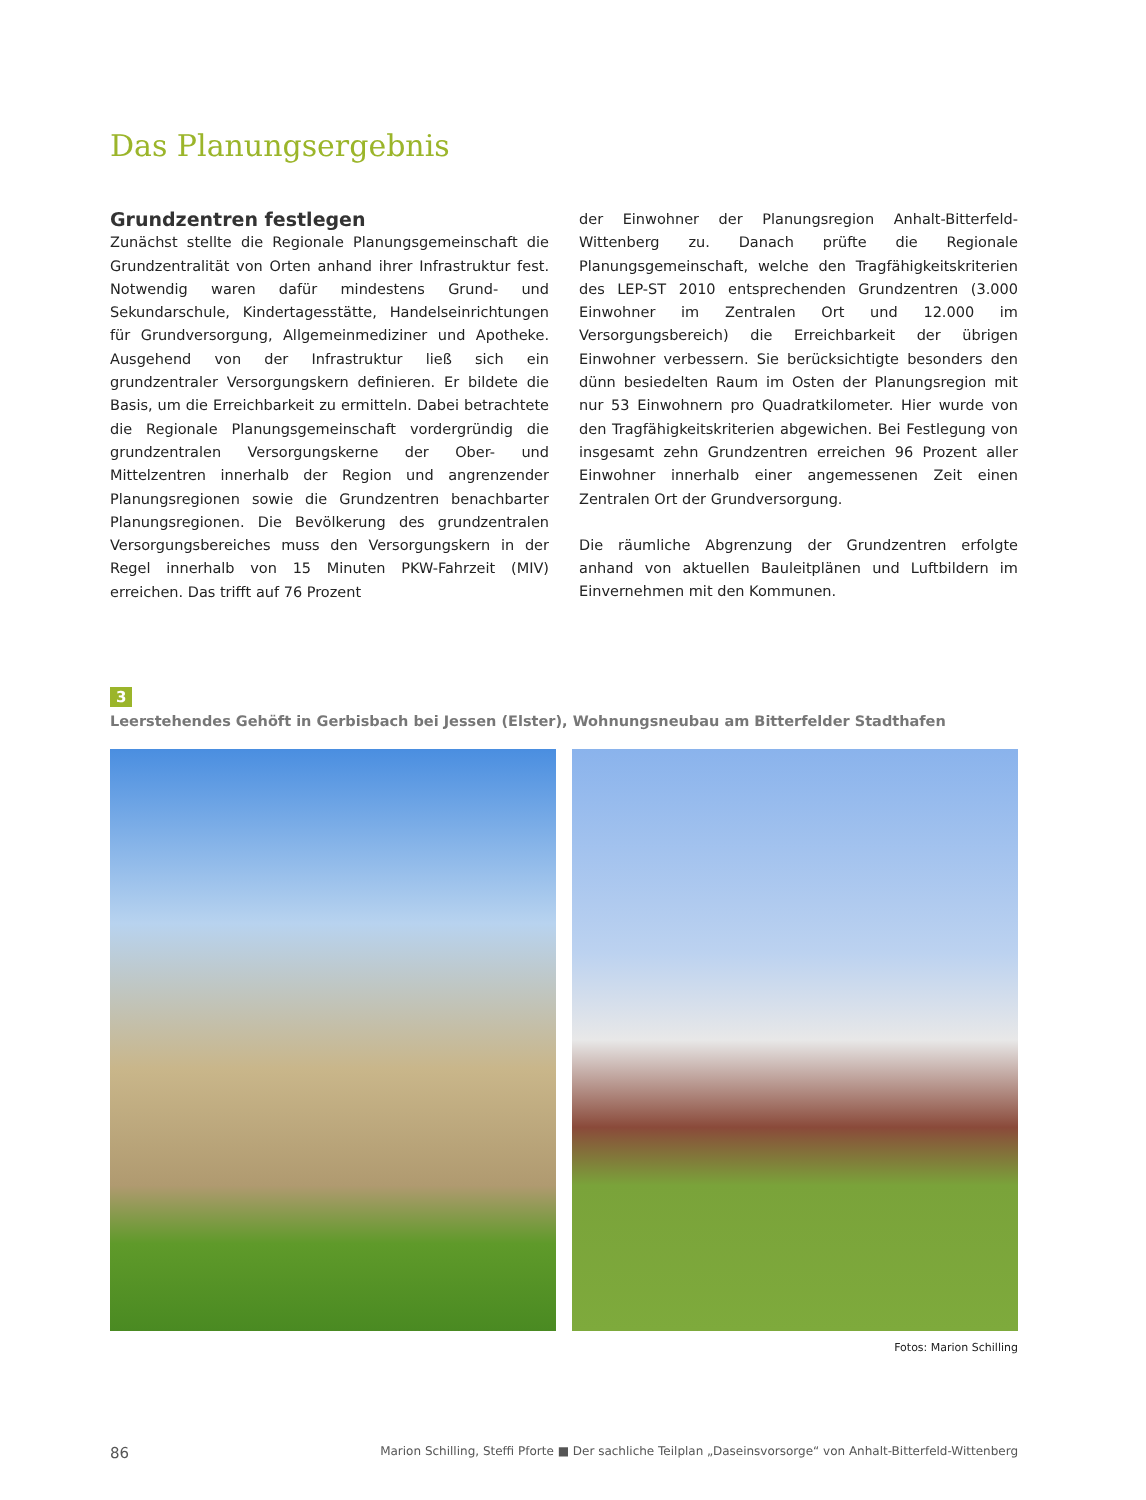Das Planungsergebnis
Grundzentren festlegen
Zunächst stellte die Regionale Planungsgemeinschaft die Grundzentralität von Orten anhand ihrer Infrastruktur fest. Notwendig waren dafür mindestens Grund- und Sekundarschule, Kindertagesstätte, Handelseinrichtungen für Grundversorgung, Allgemeinmediziner und Apotheke. Ausgehend von der Infrastruktur ließ sich ein grundzentraler Versorgungskern definieren. Er bildete die Basis, um die Erreichbarkeit zu ermitteln. Dabei betrachtete die Regionale Planungsgemeinschaft vordergründig die grundzentralen Versorgungskerne der Ober- und Mittelzentren innerhalb der Region und angrenzender Planungsregionen sowie die Grundzentren benachbarter Planungsregionen. Die Bevölkerung des grundzentralen Versorgungsbereiches muss den Versorgungskern in der Regel innerhalb von 15 Minuten PKW-Fahrzeit (MIV) erreichen. Das trifft auf 76 Prozent
der Einwohner der Planungsregion Anhalt-Bitterfeld-Wittenberg zu. Danach prüfte die Regionale Planungsgemeinschaft, welche den Tragfähigkeitskriterien des LEP-ST 2010 entsprechenden Grundzentren (3.000 Einwohner im Zentralen Ort und 12.000 im Versorgungsbereich) die Erreichbarkeit der übrigen Einwohner verbessern. Sie berücksichtigte besonders den dünn besiedelten Raum im Osten der Planungsregion mit nur 53 Einwohnern pro Quadratkilometer. Hier wurde von den Tragfähigkeitskriterien abgewichen. Bei Festlegung von insgesamt zehn Grundzentren erreichen 96 Prozent aller Einwohner innerhalb einer angemessenen Zeit einen Zentralen Ort der Grundversorgung.
Die räumliche Abgrenzung der Grundzentren erfolgte anhand von aktuellen Bauleitplänen und Luftbildern im Einvernehmen mit den Kommunen.
3
Leerstehendes Gehöft in Gerbisbach bei Jessen (Elster), Wohnungsneubau am Bitterfelder Stadthafen
Fotos: Marion Schilling
86 Marion Schilling, Steffi Pforte ■ Der sachliche Teilplan „Daseinsvorsorge“ von Anhalt-Bitterfeld-Wittenberg